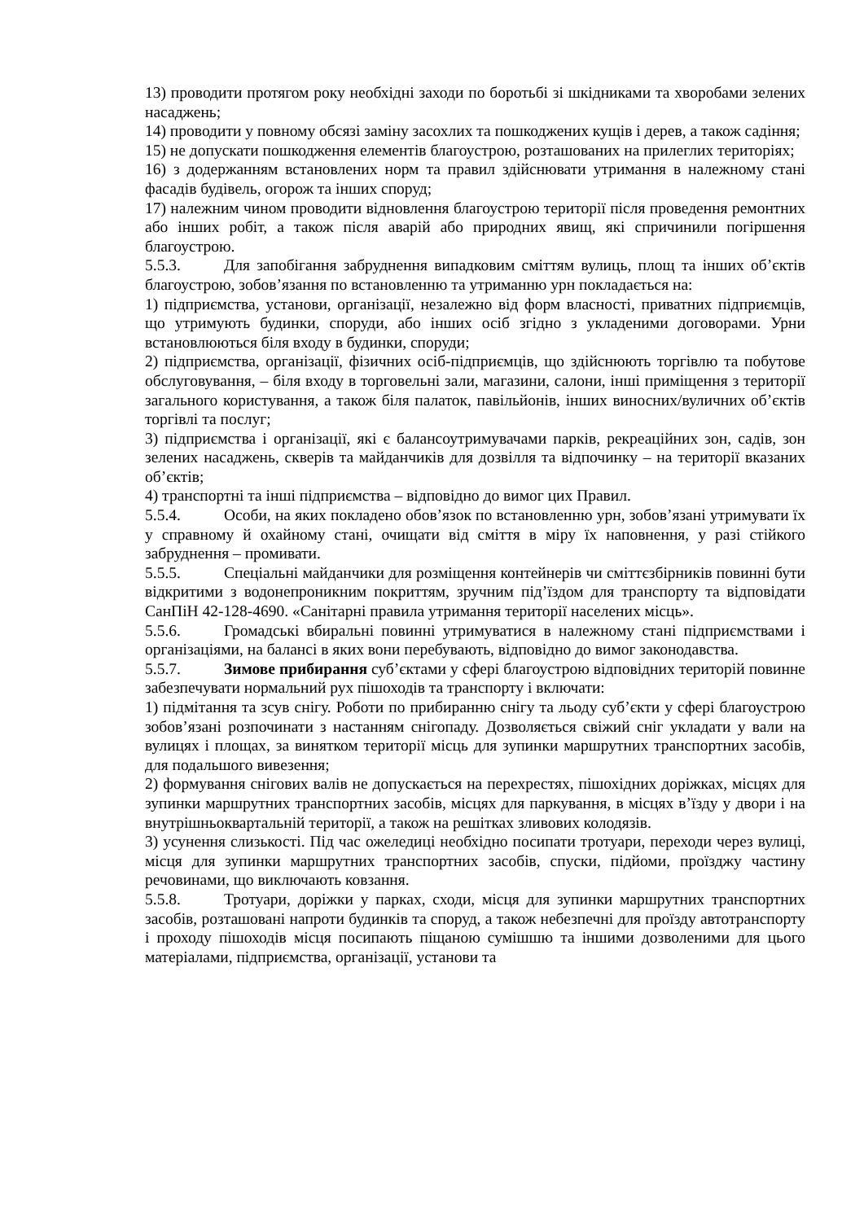13) проводити протягом року необхідні заходи по боротьбі зі шкідниками та хворобами зелених насаджень;
14) проводити у повному обсязі заміну засохлих та пошкоджених кущів і дерев, а також садіння;
15) не допускати пошкодження елементів благоустрою, розташованих на прилеглих територіях;
16) з додержанням встановлених норм та правил здійснювати утримання в належному стані фасадів будівель, огорож та інших споруд;
17) належним чином проводити відновлення благоустрою території після проведення ремонтних або інших робіт, а також після аварій або природних явищ, які спричинили погіршення благоустрою.
5.5.3. Для запобігання забруднення випадковим сміттям вулиць, площ та інших об’єктів благоустрою, зобов’язання по встановленню та утриманню урн покладається на:
1) підприємства, установи, організації, незалежно від форм власності, приватних підприємців, що утримують будинки, споруди, або інших осіб згідно з укладеними договорами. Урни встановлюються біля входу в будинки, споруди;
2) підприємства, організації, фізичних осіб-підприємців, що здійснюють торгівлю та побутове обслуговування, – біля входу в торговельні зали, магазини, салони, інші приміщення з території загального користування, а також біля палаток, павільйонів, інших виносних/вуличних об’єктів торгівлі та послуг;
3) підприємства і організації, які є балансоутримувачами парків, рекреаційних зон, садів, зон зелених насаджень, скверів та майданчиків для дозвілля та відпочинку – на території вказаних об’єктів;
4) транспортні та інші підприємства – відповідно до вимог цих Правил.
5.5.4. Особи, на яких покладено обов’язок по встановленню урн, зобов’язані утримувати їх у справному й охайному стані, очищати від сміття в міру їх наповнення, у разі стійкого забруднення – промивати.
5.5.5. Спеціальні майданчики для розміщення контейнерів чи сміттєзбірників повинні бути відкритими з водонепроникним покриттям, зручним під’їздом для транспорту та відповідати СанПіН 42-128-4690. «Санітарні правила утримання території населених місць».
5.5.6. Громадські вбиральні повинні утримуватися в належному стані підприємствами і організаціями, на балансі в яких вони перебувають, відповідно до вимог законодавства.
5.5.7. Зимове прибирання суб’єктами у сфері благоустрою відповідних територій повинне забезпечувати нормальний рух пішоходів та транспорту і включати:
1) підмітання та зсув снігу. Роботи по прибиранню снігу та льоду суб’єкти у сфері благоустрою зобов’язані розпочинати з настанням снігопаду. Дозволяється свіжий сніг укладати у вали на вулицях і площах, за винятком території місць для зупинки маршрутних транспортних засобів, для подальшого вивезення;
2) формування снігових валів не допускається на перехрестях, пішохідних доріжках, місцях для зупинки маршрутних транспортних засобів, місцях для паркування, в місцях в’їзду у двори і на внутрішньоквартальній території, а також на решітках зливових колодязів.
3) усунення слизькості. Під час ожеледиці необхідно посипати тротуари, переходи через вулиці, місця для зупинки маршрутних транспортних засобів, спуски, підйоми, проїзджу частину речовинами, що виключають ковзання.
5.5.8. Тротуари, доріжки у парках, сходи, місця для зупинки маршрутних транспортних засобів, розташовані напроти будинків та споруд, а також небезпечні для проїзду автотранспорту і проходу пішоходів місця посипають піщаною сумішшю та іншими дозволеними для цього матеріалами, підприємства, організації, установи та